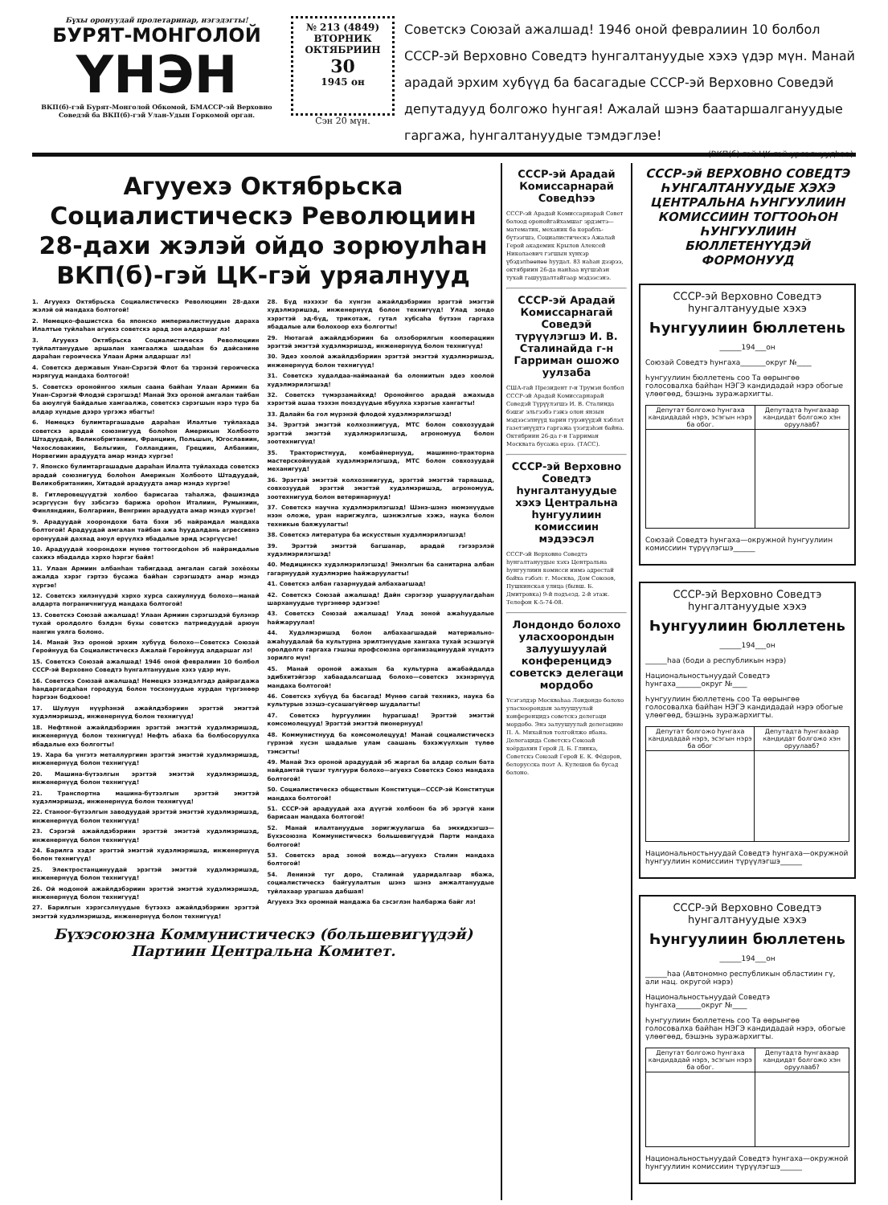Бүхы оронуудай пролетаринар, нэгэдэгты!
БУРЯТ-МОНГОЛОЙ
ҮНЭН
ВКП(б)-гэй Бурят-Монголой Обкомой, БМАССР-эй Верховно Соведэй ба ВКП(б)-гэй Улан-Удын Горкомой орган.
№ 213 (4849)
ВТОРНИК
ОКТЯБРИИН
30
1945 он
Сэн 20 мүн.
Советскэ Союзай ажалшад! 1946 оной февралиин 10 болбол СССР-эй Верховно Соведтэ һунгалтануудые хэхэ үдэр мүн. Манай арадай эрхим хубүүд ба басагадые СССР-эй Верховно Соведэй депутадууд болгожо һунгая! Ажалай шэнэ баатаршалгануудые гаргажа, һунгалтануудые тэмдэглэе!
(ВКП(б)-гэй ЦК-гэй уряалнуудһаа).
Агууехэ Октябрьска Социалистическэ Революциин 28-дахи жэлэй ойдо зорюулһан ВКП(б)-гэй ЦК-гэй уряалнууд
1. Агууехэ Октябрьска Социалистическэ Революциин 28-дахи жэлэй ой мандаха болтогой!
2. Немецко-фашистска ба японско империалистнуудые дараха Илалтые туйлаһан агуехэ советскэ арад зон алдаршаг лэ!
3. Агууехэ Октябрьска Социалистическэ Революциин туйлалтануудые аршалан хамгаалжа шадаһан бэ дайсанине дараһан героическа Улаан Арми алдаршаг лэ!
4. Советскэ державын Унан-Сэрэгэй Флот ба тэрэнэй героическа мэрягууд мандаха болтогой!
5. Советскэ оронойнгоо хилын саана байһан Улаан Армиин ба Унан-Сэрэгэй Флодэй сэрэгшэд! Манай Эхэ ороной амгалан тайбан ба аюулгүй байдалые хамгаалжа, советскэ сэрэгшын нэрэ түрэ ба алдар хүндые дээрэ үргэжэ ябагты!
6. Немецкэ булимтаргашадые дараһан Илалтые туйлахада советскэ арадай союзнигууд болоһон Америкын Холбоото Штадуудай, Великобританиин, Франциин, Польшын, Югославиин, Чехословакиин, Бельгиин, Голландиин, Грециин, Албаниин, Норвегиин арадуудта амар мэндэ хүргэе!
7. Японско булимтаргашадые дараһан Илалта туйлахада советскэ арадай союзнигууд болоһон Америкын Холбоото Штадуудай, Великобританиин, Хитадай арадуудта амар мэндэ хүргэе!
8. Гитлеровецүүдтэй холбоо барисагаа таһалжа, фашизмда эсэргүүсэн бүү зэбсэгээ барижа ороһон Италиин, Румыниин, Финляндиин, Болгариин, Венгриин арадуудта амар мэндэ хүргэе!
9. Арадуудай хоорондохи бата бэхи эб найрамдал мандаха болтогой! Арадуудай амгалан тайбан ажа һуудалдань агрессивнэ оронуудай дахяад аюул ерүүлхэ ябадалые эрид эсэргүүсэе!
10. Арадуудай хоорондохи мүнөө тогтоогдоһон эб найрамдалые сахихэ ябадалда хэрхо һэргэг байя!
11. Улаан Армиин албанһан табигдаад амгалан сагай зохёохы ажалда хэрэг гэртээ бусажа байһан сэрэгшэдтэ амар мэндэ хүргэе!
12. Советскэ хилэнүүдэй хэрхо хурса сахиулнууд болохо—манай алдарта пограничнигууд мандаха болтогой!
13. Советскэ Союзай ажалшад! Улаан Армиин сэрэгшэдэй булэнэр тухай оролдолго бэлдэн бүхы советскэ патриедуудай арюун нангин уялга болоно.
14. Манай Эхэ ороной эрхим хубүүд болохо—Советскэ Союзай Геройнууд ба Социалистическэ Ажалай Геройнууд алдаршаг лэ!
15. Советскэ Союзай ажалшад! 1946 оной февралиин 10 болбол СССР-эй Верховно Соведтэ һунгалтануудые хэхэ үдэр мүн.
16. Советскэ Союзай ажалшад! Немецкэ эзэмдэлгэдэ дайрагдажа һандаргагдаһан городууд болон тосхонуудые хурдан түргэнөөр һэргээн бодхоое!
17. Шулуун нүүрһэнэй ажайлдэбэриин эрэгтэй эмэгтэй худэлмэришэд, инженернүүд болон технигүүд!
18. Нефтяной ажайлдэбэриин эрэгтэй эмэгтэй худэлмэришэд, инженернүүд болон технигүүд! Нефть абаха ба болбосоруулха ябадалые ехэ болгогты!
19. Хара ба үнгэтэ металлургиин эрэгтэй эмэгтэй худэлмэришэд, инженернүүд болон технигүүд!
20. Машина-бүтээлгын эрэгтэй эмэгтэй худэлмэришэд, инженернүүд болон технигүүд!
21. Транспортна машина-бүтээлгын эрэгтэй эмэгтэй худэлмэришэд, инженернүүд болон технигүүд!
22. Станоог-бүтээлгын заводуудай эрэгтэй эмэгтэй худэлмэришэд, инженернүүд болон технигүүд!
23. Сэрэгэй ажайлдэбэриин эрэгтэй эмэгтэй худэлмэришэд, инженернүүд болон технигүүд!
24. Барилга хэдэг эрэгтэй эмэгтэй худэлмэришэд, инженернүүд болон технигүүд!
25. Электростанцинуудай эрэгтэй эмэгтэй худэлмэришэд, инженернүүд болон технигүүд!
26. Ой модоной ажайлдэбэриин эрэгтэй эмэгтэй худэлмэришэд, инженернүүд болон технигүүд!
27. Барилгын хэрэгсэлнүүдые бүтээхэ ажайлдэбэриин эрэгтэй эмэгтэй худэлмэришэд, инженернүүд болон технигүүд!
28. Бүд нэхэхэг ба хүнгэн ажайлдэбэриин эрэгтэй эмэгтэй худэлмэришэд, инженернүүд болон технигүүд! Улад зондо хэрэгтэй эд-бүд, трикотаж, гутал хубсаһа бүтээн гаргаха ябадалые али болохоор ехэ болгогты!
29. Нютагай ажайлдэбэриин ба олзоборилгын кооперациин эрэгтэй эмэгтэй худэлмэришэд, инженернүүд болон технигүүд!
30. Эдеэ хоолой ажайлдэбэриин эрэгтэй эмэгтэй худэлмэришэд, инженернүүд болон технигүүд!
31. Советскэ худалдаа-наймаанай ба олониитын эдеэ хоолой худэлмэрилэгшэд!
32. Советскэ түмэрзамайхид! Оронойнгоо арадай ажахыда хэрэгтэй ашаа тээхэн поездүүдые ябуулха хэрэгые хангагты!
33. Далайн ба гол мүрэнэй флодой худэлмэрилэгшэд!
34. Эрэгтэй эмэгтэй колхозниигууд, МТС болон совхозуудай эрэгтэй эмэгтэй худэлмэрилэгшэд, агрономууд болон зоотехнигүүд!
35. Трактористнууд, комбайнернууд, машинно-тракторна мастерскойнуудай худэлмэрилэгшэд, МТС болон совхозуудай механигууд!
36. Эрэгтэй эмэгтэй колхозниигууд, эрэгтэй эмэгтэй таряашад, совхозуудай эрэгтэй эмэгтэй худэлмэришэд, агрономууд, зоотехнигууд болон ветеринарнууд!
37. Советскэ научна худэлмэрилэгшэд! Шэнэ-шэнэ нюмэнүүдые нээн оложе, уран наригжулга, шэнжэлгые хэжэ, наука болон техникые баяжуулагты!
38. Советскэ литература ба искусствын худэлмэрилэгшэд!
39. Эрэгтэй эмэгтэй багшанар, арадай гэгээрэлэй худэлмэрилэгшэд!
40. Медицинскэ худэлмэрилэгшэд! Эмнэлгын ба санитарна албан гагарнуудай худэлмэрие һайжаруулагты!
41. Советскэ албан газарнуудай албахаагшад!
42. Советскэ Союзай ажалшад! Дайн сэрэгээр ушаруулагдаһан шархануудые түргэнөөр эдэгээе!
43. Советскэ Союзай ажалшад! Улад зоной ажаһуудалые һайжаруулая!
44. Худэлмэришэд болон албахаагшадай материально-ажаһуудалай ба культурна эрилтэнүүдые хангаха тухай эсэшэгүй оролдолго гаргаха гэшэш профсоюзна организацинуудай хүндэтэ зорилго мүн!
45. Манай ороной ажахын ба культурна ажабайдалда эдибхитэйгээр хабаадалсагшад болохо—советскэ эхэнэрнүүд мандаха болтогой!
46. Советскэ хүбүүд ба басагад! Мүнөө сагай техникэ, наука ба культурые эзэшэ-сусашагүйгөөр шудалагты!
47. Советскэ һургуулиин һурагшад! Эрэгтэй эмэгтэй комсомолецууд! Эрэгтэй эмэгтэй пионернууд!
48. Коммунистнууд ба комсомолецууд! Манай социалистическэ гүрэнэй хүсэн шадалые улам саашань бэхэжүүлхын түлөө тэмсэгты!
49. Манай Эхэ ороной арадуудай эб жаргал ба алдар солын бата найдамтай түшэг тулгуури болохо—агуехэ Советскэ Союз мандаха болтогой!
50. Социалистическэ обществын Конституци—СССР-эй Конституци мандаха болтогой!
51. СССР-эй арадуудай аха дүүгэй холбоон ба эб эрэгүй хани барисаан мандаха болтогой!
52. Манай илалтануудые зоригжуулагша ба эмхидхэгшэ—Бүхэсоюзна Коммунистическэ большевигүүдэй Парти мандаха болтогой!
53. Советскэ арад зоной вождь—агууехэ Сталин мандаха болтогой!
54. Ленинэй туг доро, Сталинай ударидалгаар ябажа, социалистическэ байгуулалтын шэнэ шэнэ амжалтануудые туйлахаар урагшаа дабшая!
Агууехэ Эхэ оромнай мандажа ба сэсэглэн һалбаржа байг лэ!
Бүхэсоюзна Коммунистическэ (большевигүүдэй)
Партиин Центральна Комитет.
СССР-эй Арадай Комиссарнарай Соведһээ
СССР-эй Арадай Комиссарнарай Совет болоод оронойгайхамшаг эрдэмтэ—математик, механик ба корабль-бүтээгшэ, Социалистическэ Ажалай Герой академик Крылов Алексей Николаевич гэгшын хүнхэр үбэдэлһөөнөө һуудал. 83 наһан дээрээ, октябриин 26-да нанһаа нүгшэһэн тухай гашуудалтайгаар мэдээсэнэ.
СССР-эй Арадай Комиссарнагай Соведэй түрүүлэгшэ И. В. Сталинайда г-н Гарриман ошожо уулзаба
США-гай Президент г-н Трумэн болбол СССР-эй Арадай Комиссарнарай Соведэй Түрүүлэгшэ И. В. Сталинда бэшэг эльгээбэ гэжэ олон янзын мэдээсэлнүүд харин гурэнүүдэй хэблэл газетэнүүдтэ гаргажа үзэгдэһэн байна. Октябриин 26-да г-н Гарриман Москвата бусажа ерээ. (ТАСС).
СССР-эй Верховно Соведтэ һунгалтануудые хэхэ Центральна һунгуулиин комиссиин мэдээсэл
СССР-эй Верховно Соведтэ һунгалтануудые хэхэ Центральна һунгуулиин комисси иимэ адрестай байха гэбэл: г. Москва, Дом Союзов, Пушкинская улица (бывш. Б. Дмитровка) 9-й подъезд. 2-й этаж. Телефон К-5-74-08.
Лондондо болохо уласхоорондын залуушуулай конференцидэ советскэ делегаци мордобо
Үсэгэлдэр Москваһаа Лондондо болохо уласхоорондын залуушуулай конференцидэ советскэ делегаци мордобо. Энэ залуушуулай делегациие П. А. Михайлов толгойлжо ябана. Делегацида Советскэ Союзай хоёрдахин Герой Д. Б. Глинка, Советскэ Союзай Герой Е. К. Фёдоров, белорусска поэт А. Кулешов ба бусад болоно.
СССР-эй ВЕРХОВНО СОВЕДТЭ ҺУНГАЛТАНУУДЫЕ ХЭХЭ ЦЕНТРАЛЬНА ҺУНГУУЛИИН КОМИССИИН ТОГТООҺОН ҺУНГУУЛИИН БЮЛЛЕТЕНҮҮДЭЙ ФОРМОНУУД
СССР-эй Верховно Соведтэ һунгалтануудые хэхэ
Һунгуулиин бюллетень
______194___он
Союзай Соведтэ һунгаха_______округ №____
Һунгуулиин бюллетень соо Та өөрынгөө голосовалха байһан НЭГЭ кандидадай нэрэ обогые үлөөгөөд, бэшэнь зуражархигты.
| Депутат болгожо һунгаха кандидадай нэрэ, эсэгын нэрэ ба обог. | Депутадта һунгахаар кандидат болгожо хэн оруулааб? |
| --- | --- |
Союзай Соведтэ һунгаха—окружной һунгуулиин комиссиин түрүүлэгшэ______
СССР-эй Верховно Соведтэ һунгалтануудые хэхэ
Һунгуулиин бюллетень
______194___он
______haa (боди а республикын нэрэ)
Национальностьнуудай Соведтэ һунгаха_______округ №____
Һунгуулиин бюллетень соо Та өөрынгөө голосовалха байһан НЭГЭ кандидадай нэрэ обогые үлөөгөөд, бэшэнь зуражархигты.
| Депутат болгожо һунгаха кандидадай нэрэ, эсэгын нэрэ ба обог | Депутадта һунгахаар кандидат болгожо хэн оруулааб? |
| --- | --- |
Национальностьнуудай Соведтэ һунгаха—окружной һунгуулиин комиссиин түрүүлэгшэ______
СССР-эй Верховно Соведтэ һунгалтануудые хэхэ
Һунгуулиин бюллетень
______194___он
______haa (Автономно республикын областиин гү, али нац. округой нэрэ)
Национальностьнуудай Соведтэ һунгаха_______округ №____
Һунгуулиин бюллетень соо Та өөрынгөө голосовалха байһан НЭГЭ кандидадай нэрэ, обогые үлөөгөөд, бэшэнь зуражархигты.
| Депутат болгожо һунгаха кандидадай нэрэ, эсэгын нэрэ ба обог. | Депутадта һунгахаар кандидат болгожо хэн оруулааб? |
| --- | --- |
Национальностьнуудай Соведтэ һунгаха—окружной һунгуулиин комиссиин түрүүлэгшэ______